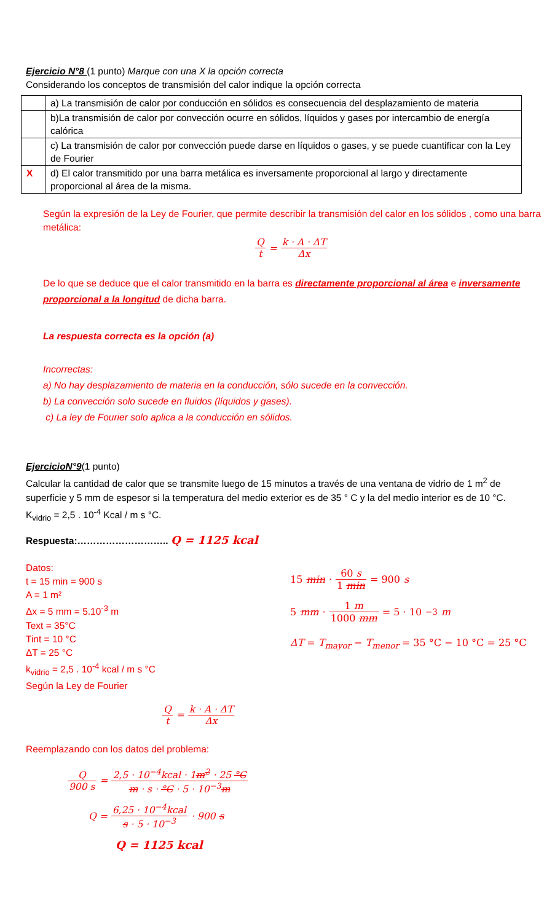Ejercicio N°8 (1 punto) Marque con una X la opción correcta
Considerando los conceptos de transmisión del calor indique la opción correcta
| | a) La transmisión de calor por conducción en sólidos es consecuencia del desplazamiento de materia |
| | b)La transmisión de calor por convección ocurre en sólidos, líquidos y gases por intercambio de energía calórica |
| | c) La transmisión de calor por convección puede darse en líquidos o gases, y se puede cuantificar con la Ley de Fourier |
| X | d) El calor transmitido por una barra metálica es inversamente proporcional al largo y directamente proporcional al área de la misma. |
Según la expresión de la Ley de Fourier, que permite describir la transmisión del calor en los sólidos , como una barra metálica:
Qt = k · A · ΔT Δx
De lo que se deduce que el calor transmitido en la barra es directamente proporcional al área e inversamente proporcional a la longitud de dicha barra.
La respuesta correcta es la opción (a)
Incorrectas:
a) No hay desplazamiento de materia en la conducción, sólo sucede en la convección.
b) La convección solo sucede en fluidos (líquidos y gases).
c) La ley de Fourier solo aplica a la conducción en sólidos.
EjercicioN°9(1 punto)
Calcular la cantidad de calor que se transmite luego de 15 minutos a través de una ventana de vidrio de 1 m<sup>2</sup> de superficie y 5 mm de espesor si la temperatura del medio exterior es de 35 ° C y la del medio interior es de 10 °C. K<sub>vidrio</sub> = 2,5 . 10<sup>-4</sup> Kcal / m s °C.
Respuesta:……………………….. Q = 1125 kcal
Datos:
t = 15 min = 900 s
A = 1 m²
Δx = 5 mm = 5.10<sup>-3</sup> m
Text = 35°C
Tint = 10 °C
ΔT = 25 °C
k<sub>vidrio</sub> = 2,5 . 10<sup>-4</sup> kcal / m s °C
Según la Ley de Fourier
15 min · 60 s 1 min = 900 s
5 mm · 1 m 1000 mm = 5 · 10<sup>−3</sup> m
ΔT = T<sub>mayor</sub> − T<sub>menor</sub> = 35 °C − 10 °C = 25 °C
Qt = k · A · ΔT Δx
Reemplazando con los datos del problema:
Q 900 s = 2,5 · 10<sup>−4</sup>kcal · 1m<sup>2</sup> · 25 °C m · s · °C · 5 · 10<sup>−3</sup>m
Q = 6,25 · 10<sup>−4</sup>kcal s · 5 · 10<sup>−3</sup> · 900 s
Q = 1125 kcal